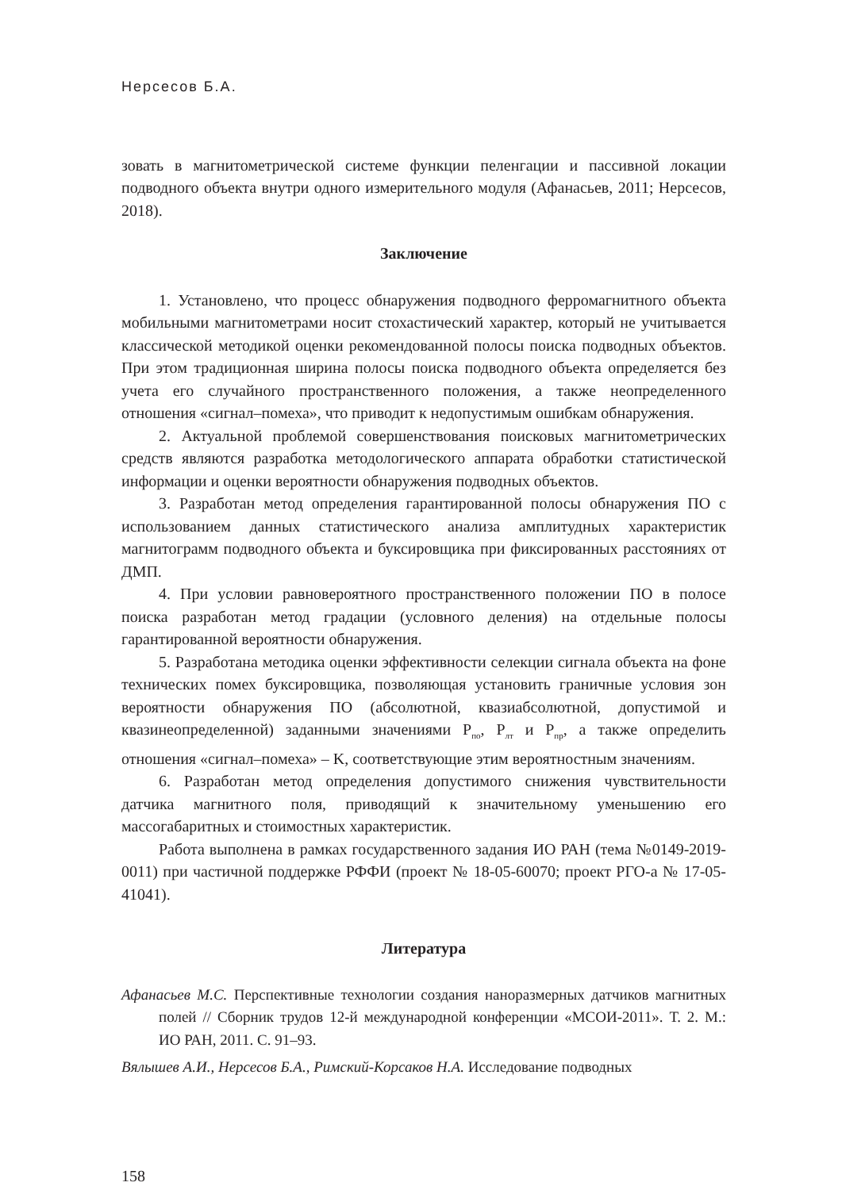Нерсесов Б.А.
зовать в магнитометрической системе функции пеленгации и пассивной локации подводного объекта внутри одного измерительного модуля (Афанасьев, 2011; Нерсесов, 2018).
Заключение
1. Установлено, что процесс обнаружения подводного ферромагнитного объекта мобильными магнитометрами носит стохастический характер, который не учитывается классической методикой оценки рекомендованной полосы поиска подводных объектов. При этом традиционная ширина полосы поиска подводного объекта определяется без учета его случайного пространственного положения, а также неопределенного отношения «сигнал–помеха», что приводит к недопустимым ошибкам обнаружения.
2. Актуальной проблемой совершенствования поисковых магнитометрических средств являются разработка методологического аппарата обработки статистической информации и оценки вероятности обнаружения подводных объектов.
3. Разработан метод определения гарантированной полосы обнаружения ПО с использованием данных статистического анализа амплитудных характеристик магнитограмм подводного объекта и буксировщика при фиксированных расстояниях от ДМП.
4. При условии равновероятного пространственного положении ПО в полосе поиска разработан метод градации (условного деления) на отдельные полосы гарантированной вероятности обнаружения.
5. Разработана методика оценки эффективности селекции сигнала объекта на фоне технических помех буксировщика, позволяющая установить граничные условия зон вероятности обнаружения ПО (абсолютной, квазиабсолютной, допустимой и квазинеопределенной) заданными значениями P<sub>по</sub>, P<sub>лт</sub> и P<sub>пр</sub>, а также определить отношения «сигнал–помеха» – K, соответствующие этим вероятностным значениям.
6. Разработан метод определения допустимого снижения чувствительности датчика магнитного поля, приводящий к значительному уменьшению его массогабаритных и стоимостных характеристик.
Работа выполнена в рамках государственного задания ИО РАН (тема №0149-2019-0011) при частичной поддержке РФФИ (проект № 18-05-60070; проект РГО-а № 17-05-41041).
Литература
Афанасьев М.С. Перспективные технологии создания наноразмерных датчиков магнитных полей // Сборник трудов 12-й международной конференции «МСОИ-2011». Т. 2. М.: ИО РАН, 2011. С. 91–93.
Вялышев А.И., Нерсесов Б.А., Римский-Корсаков Н.А. Исследование подводных
158